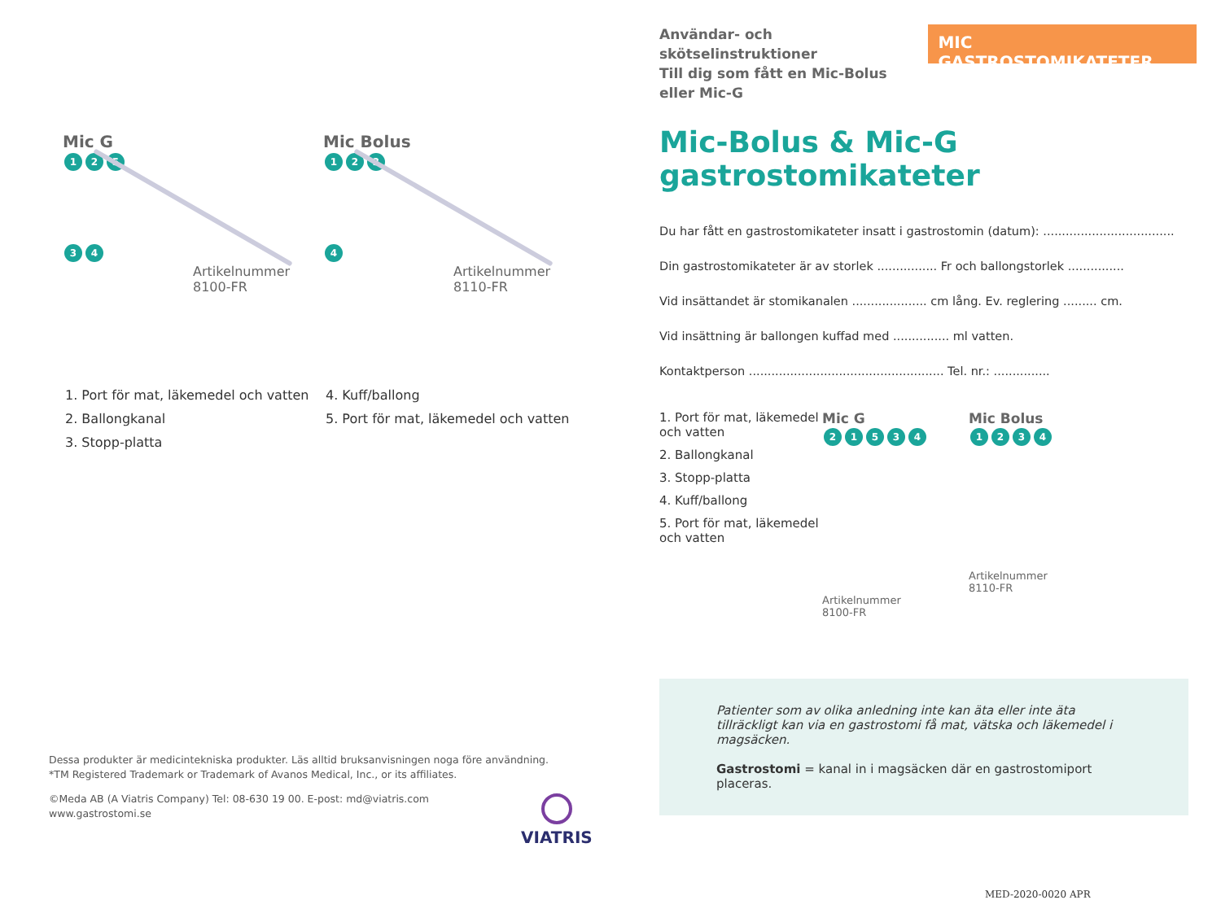Mic G
1 2 5 3 4
Artikelnummer
8100-FR
Mic Bolus
1 2 3 4
Artikelnummer
8110-FR
1. Port för mat, läkemedel och vatten
2. Ballongkanal
3. Stopp-platta
4. Kuff/ballong
5. Port för mat, läkemedel och vatten
Dessa produkter är medicintekniska produkter. Läs alltid bruksanvisningen noga före användning. *TM Registered Trademark or Trademark of Avanos Medical, Inc., or its affiliates.
©Meda AB (A Viatris Company) Tel: 08-630 19 00. E-post: md@viatris.com
www.gastrostomi.se
VIATRIS
Användar- och skötselinstruktioner
Till dig som fått en Mic-Bolus
eller Mic-G
MIC GASTROSTOMIKATETER
Mic-Bolus & Mic-G gastrostomikateter
Du har fått en gastrostomikateter insatt i gastrostomin (datum): ...................................
Din gastrostomikateter är av storlek ................ Fr och ballongstorlek ...............
Vid insättandet är stomikanalen .................... cm lång. Ev. reglering ......... cm.
Vid insättning är ballongen kuffad med ............... ml vatten.
Kontaktperson .................................................... Tel. nr.: ...............
1. Port för mat, läkemedel och vatten
2. Ballongkanal
3. Stopp-platta
4. Kuff/ballong
5. Port för mat, läkemedel och vatten
Mic G
21534
Artikelnummer
8100-FR
Mic Bolus
1234
Artikelnummer
8110-FR
Patienter som av olika anledning inte kan äta eller inte äta tillräckligt kan via en gastrostomi få mat, vätska och läkemedel i magsäcken.
Gastrostomi = kanal in i magsäcken där en gastrostomiport placeras.
MED-2020-0020 APR